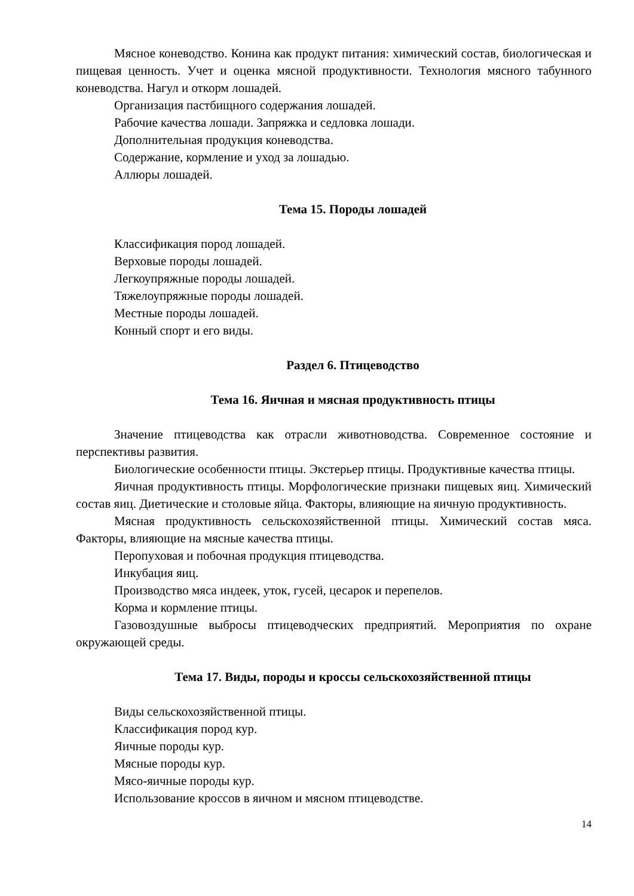Мясное коневодство. Конина как продукт питания: химический состав, биологическая и пищевая ценность. Учет и оценка мясной продуктивности. Технология мясного табунного коневодства. Нагул и откорм лошадей.
Организация пастбищного содержания лошадей.
Рабочие качества лошади. Запряжка и седловка лошади.
Дополнительная продукция коневодства.
Содержание, кормление и уход за лошадью.
Аллюры лошадей.
Тема 15. Породы лошадей
Классификация пород лошадей.
Верховые породы лошадей.
Легкоупряжные породы лошадей.
Тяжелоупряжные породы лошадей.
Местные породы лошадей.
Конный спорт и его виды.
Раздел 6. Птицеводство
Тема 16. Яичная и мясная продуктивность птицы
Значение птицеводства как отрасли животноводства. Современное состояние и перспективы развития.
Биологические особенности птицы. Экстерьер птицы. Продуктивные качества птицы.
Яичная продуктивность птицы. Морфологические признаки пищевых яиц. Химический состав яиц. Диетические и столовые яйца. Факторы, влияющие на яичную продуктивность.
Мясная продуктивность сельскохозяйственной птицы. Химический состав мяса. Факторы, влияющие на мясные качества птицы.
Перопуховая и побочная продукция птицеводства.
Инкубация яиц.
Производство мяса индеек, уток, гусей, цесарок и перепелов.
Корма и кормление птицы.
Газовоздушные выбросы птицеводческих предприятий. Мероприятия по охране окружающей среды.
Тема 17. Виды, породы и кроссы сельскохозяйственной птицы
Виды сельскохозяйственной птицы.
Классификация пород кур.
Яичные породы кур.
Мясные породы кур.
Мясо-яичные породы кур.
Использование кроссов в яичном и мясном птицеводстве.
14